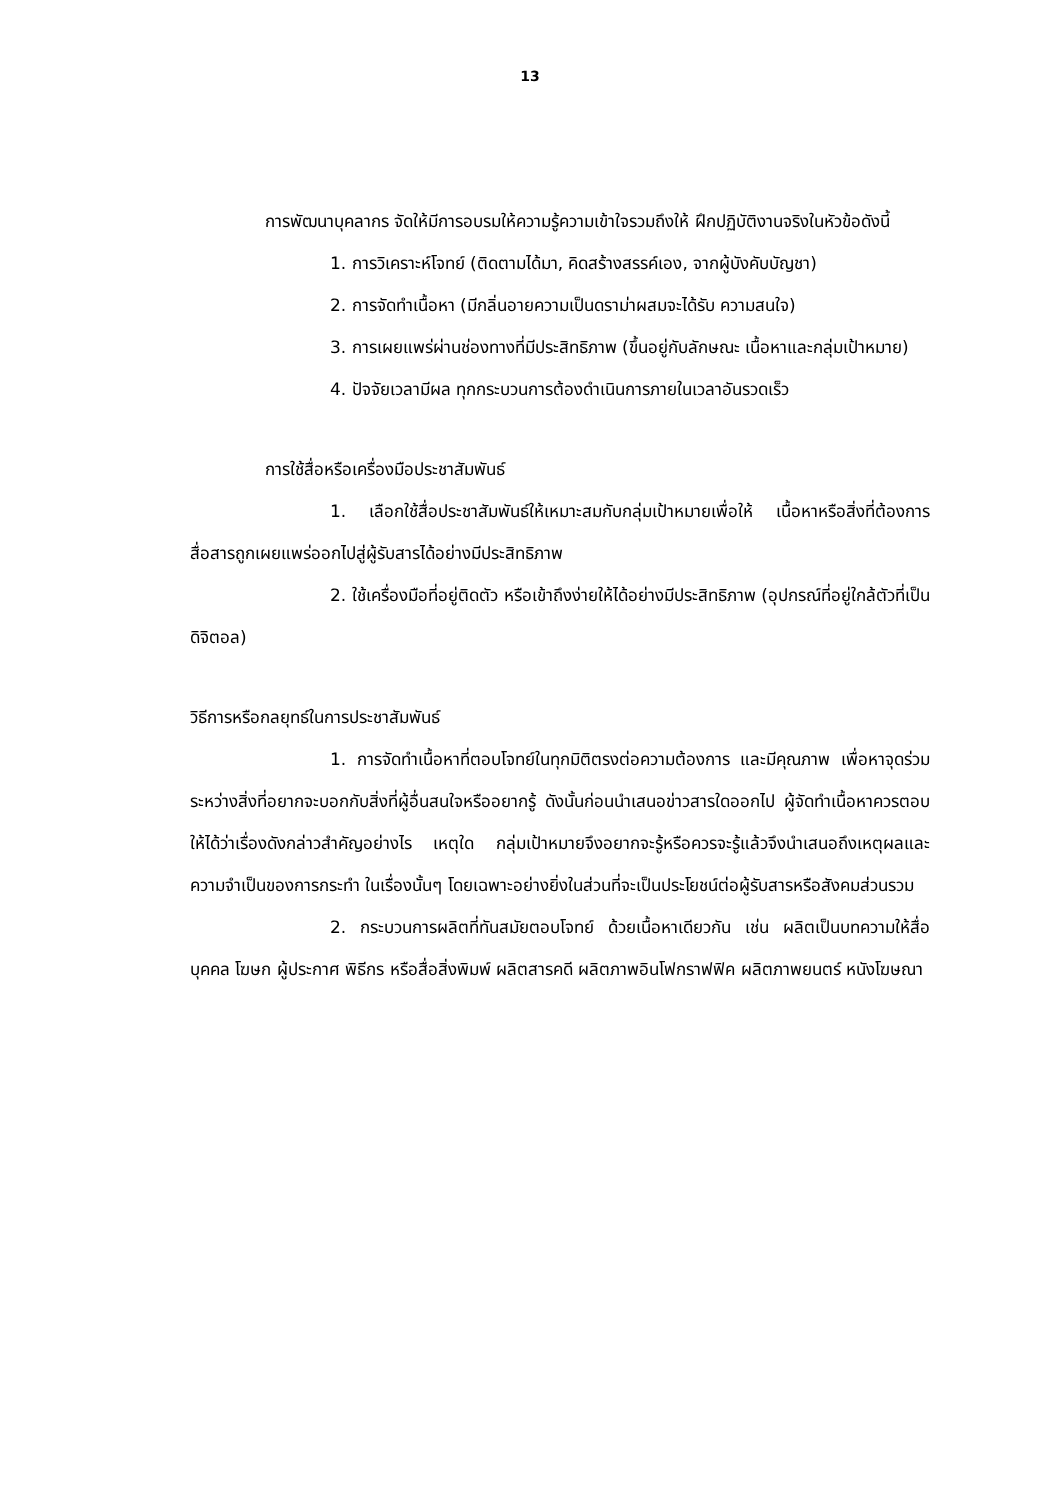13
การพัฒนาบุคลากร จัดให้มีการอบรมให้ความรู้ความเข้าใจรวมถึงให้ ฝึกปฏิบัติงานจริงในหัวข้อดังนี้
1. การวิเคราะห์โจทย์ (ติดตามได้มา, คิดสร้างสรรค์เอง, จากผู้บังคับบัญชา)
2. การจัดทำเนื้อหา (มีกลิ่นอายความเป็นดราม่าผสมจะได้รับ ความสนใจ)
3. การเผยแพร่ผ่านช่องทางที่มีประสิทธิภาพ (ขึ้นอยู่กับลักษณะ เนื้อหาและกลุ่มเป้าหมาย)
4. ปัจจัยเวลามีผล ทุกกระบวนการต้องดำเนินการภายในเวลาอันรวดเร็ว
การใช้สื่อหรือเครื่องมือประชาสัมพันธ์
1. เลือกใช้สื่อประชาสัมพันธ์ให้เหมาะสมกับกลุ่มเป้าหมายเพื่อให้ เนื้อหาหรือสิ่งที่ต้องการสื่อสารถูกเผยแพร่ออกไปสู่ผู้รับสารได้อย่างมีประสิทธิภาพ
2. ใช้เครื่องมือที่อยู่ติดตัว หรือเข้าถึงง่ายให้ได้อย่างมีประสิทธิภาพ (อุปกรณ์ที่อยู่ใกล้ตัวที่เป็นดิจิตอล)
วิธีการหรือกลยุทธ์ในการประชาสัมพันธ์
1. การจัดทำเนื้อหาที่ตอบโจทย์ในทุกมิติตรงต่อความต้องการ และมีคุณภาพ เพื่อหาจุดร่วมระหว่างสิ่งที่อยากจะบอกกับสิ่งที่ผู้อื่นสนใจหรืออยากรู้ ดังนั้นก่อนนำเสนอข่าวสารใดออกไป ผู้จัดทำเนื้อหาควรตอบให้ได้ว่าเรื่องดังกล่าวสำคัญอย่างไร เหตุใด กลุ่มเป้าหมายจึงอยากจะรู้หรือควรจะรู้แล้วจึงนำเสนอถึงเหตุผลและความจำเป็นของการกระทำ ในเรื่องนั้นๆ โดยเฉพาะอย่างยิ่งในส่วนที่จะเป็นประโยชน์ต่อผู้รับสารหรือสังคมส่วนรวม
2. กระบวนการผลิตที่ทันสมัยตอบโจทย์ ด้วยเนื้อหาเดียวกัน เช่น ผลิตเป็นบทความให้สื่อบุคคล โฆษก ผู้ประกาศ พิธีกร หรือสื่อสิ่งพิมพ์ ผลิตสารคดี ผลิตภาพอินโฟกราฟฟิค ผลิตภาพยนตร์ หนังโฆษณา